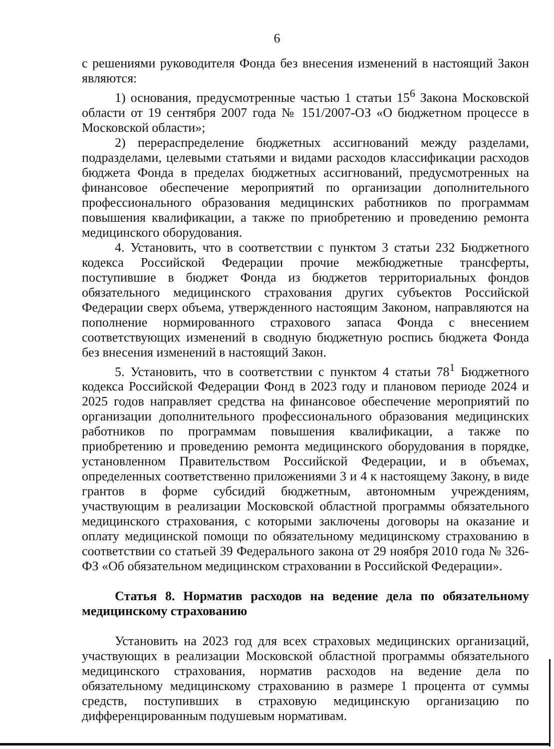6
с решениями руководителя Фонда без внесения изменений в настоящий Закон являются:
1) основания, предусмотренные частью 1 статьи 15<sup>6</sup> Закона Московской области от 19 сентября 2007 года № 151/2007-ОЗ «О бюджетном процессе в Московской области»;
2) перераспределение бюджетных ассигнований между разделами, подразделами, целевыми статьями и видами расходов классификации расходов бюджета Фонда в пределах бюджетных ассигнований, предусмотренных на финансовое обеспечение мероприятий по организации дополнительного профессионального образования медицинских работников по программам повышения квалификации, а также по приобретению и проведению ремонта медицинского оборудования.
4. Установить, что в соответствии с пунктом 3 статьи 232 Бюджетного кодекса Российской Федерации прочие межбюджетные трансферты, поступившие в бюджет Фонда из бюджетов территориальных фондов обязательного медицинского страхования других субъектов Российской Федерации сверх объема, утвержденного настоящим Законом, направляются на пополнение нормированного страхового запаса Фонда с внесением соответствующих изменений в сводную бюджетную роспись бюджета Фонда без внесения изменений в настоящий Закон.
5. Установить, что в соответствии с пунктом 4 статьи 78<sup>1</sup> Бюджетного кодекса Российской Федерации Фонд в 2023 году и плановом периоде 2024 и 2025 годов направляет средства на финансовое обеспечение мероприятий по организации дополнительного профессионального образования медицинских работников по программам повышения квалификации, а также по приобретению и проведению ремонта медицинского оборудования в порядке, установленном Правительством Российской Федерации, и в объемах, определенных соответственно приложениями 3 и 4 к настоящему Закону, в виде грантов в форме субсидий бюджетным, автономным учреждениям, участвующим в реализации Московской областной программы обязательного медицинского страхования, с которыми заключены договоры на оказание и оплату медицинской помощи по обязательному медицинскому страхованию в соответствии со статьей 39 Федерального закона от 29 ноября 2010 года № 326-ФЗ «Об обязательном медицинском страховании в Российской Федерации».
Статья 8. Норматив расходов на ведение дела по обязательному медицинскому страхованию
Установить на 2023 год для всех страховых медицинских организаций, участвующих в реализации Московской областной программы обязательного медицинского страхования, норматив расходов на ведение дела по обязательному медицинскому страхованию в размере 1 процента от суммы средств, поступивших в страховую медицинскую организацию по дифференцированным подушевым нормативам.